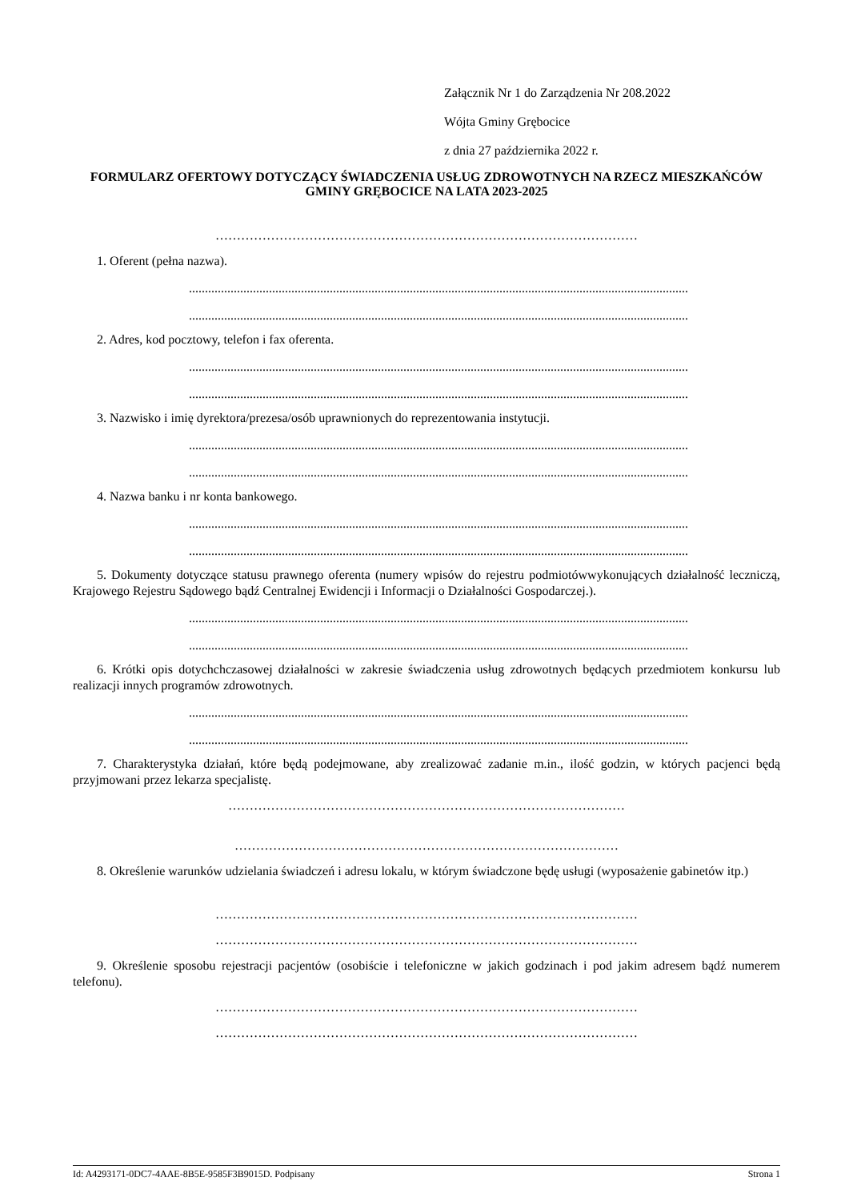Załącznik Nr 1 do Zarządzenia Nr 208.2022
Wójta Gminy Grębocice
z dnia 27 października 2022 r.
FORMULARZ OFERTOWY DOTYCZĄCY ŚWIADCZENIA USŁUG ZDROWOTNYCH NA RZECZ MIESZKAŃCÓW GMINY GRĘBOCICE NA LATA 2023-2025
………………………………………………………………………………………
1. Oferent (pełna nazwa).
............................................................................................................................................................
............................................................................................................................................................
2. Adres, kod pocztowy, telefon i fax oferenta.
............................................................................................................................................................
............................................................................................................................................................
3. Nazwisko i imię dyrektora/prezesa/osób uprawnionych do reprezentowania instytucji.
............................................................................................................................................................
............................................................................................................................................................
4. Nazwa banku i nr konta bankowego.
............................................................................................................................................................
............................................................................................................................................................
5. Dokumenty dotyczące statusu prawnego oferenta (numery wpisów do rejestru podmiotówwykonujących działalność leczniczą, Krajowego Rejestru Sądowego bądź Centralnej Ewidencji i Informacji o Działalności Gospodarczej.).
............................................................................................................................................................
............................................................................................................................................................
6. Krótki opis dotychchczasowej działalności w zakresie świadczenia usług zdrowotnych będących przedmiotem konkursu lub realizacji innych programów zdrowotnych.
............................................................................................................................................................
............................................................................................................................................................
7. Charakterystyka działań, które będą podejmowane, aby zrealizować zadanie m.in., ilość godzin, w których pacjenci będą przyjmowani przez lekarza specjalistę.
…………………………………………………………………………………
………………………………………………………………………………
8. Określenie warunków udzielania świadczeń i adresu lokalu, w którym świadczone będę usługi (wyposażenie gabinetów itp.)
………………………………………………………………………………………
………………………………………………………………………………………
9. Określenie sposobu rejestracji pacjentów (osobiście i telefoniczne w jakich godzinach i pod jakim adresem bądź numerem telefonu).
………………………………………………………………………………………
………………………………………………………………………………………
Id: A4293171-0DC7-4AAE-8B5E-9585F3B9015D. Podpisany Strona 1